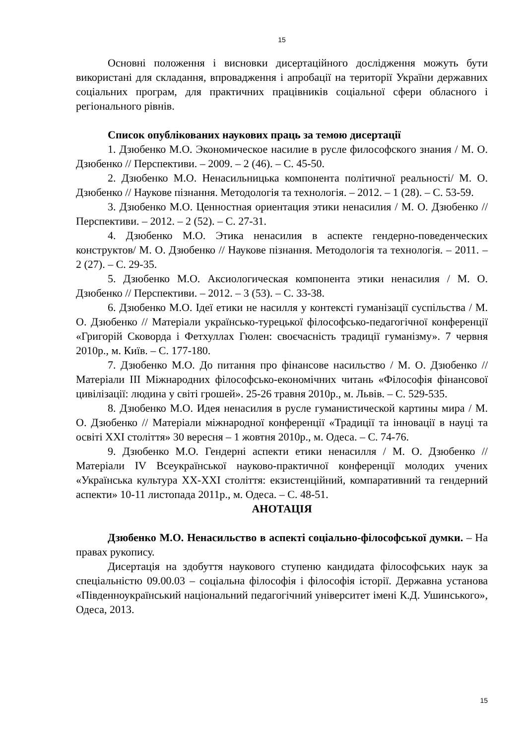15
Основні положення і висновки дисертаційного дослідження можуть бути використані для складання, впровадження і апробації на території України державних соціальних програм, для практичних працівників соціальної сфери обласного і регіонального рівнів.
Список опублікованих наукових праць за темою дисертації
1. Дзюбенко М.О. Экономическое насилие в русле философского знания / М. О. Дзюбенко // Перспективи. – 2009. – 2 (46). – С. 45-50.
2. Дзюбенко М.О. Ненасильницька компонента політичної реальності/ М. О. Дзюбенко // Наукове пізнання. Методологія та технологія. – 2012. – 1 (28). – С. 53-59.
3. Дзюбенко М.О. Ценностная ориентация этики ненасилия / М. О. Дзюбенко // Перспективи. – 2012. – 2 (52). – С. 27-31.
4. Дзюбенко М.О. Этика ненасилия в аспекте гендерно-поведенческих конструктов/ М. О. Дзюбенко // Наукове пізнання. Методологія та технологія. – 2011. – 2 (27). – С. 29-35.
5. Дзюбенко М.О. Аксиологическая компонента этики ненасилия / М. О. Дзюбенко // Перспективи. – 2012. – 3 (53). – С. 33-38.
6. Дзюбенко М.О. Ідеї етики не насилля у контексті гуманізації суспільства / М. О. Дзюбенко // Матеріали українсько-турецької філософсько-педагогічної конференції «Григорій Сковорда і Фетхуллах Гюлен: своєчасність традиції гуманізму». 7 червня 2010р., м. Київ. – С. 177-180.
7. Дзюбенко М.О. До питання про фінансове насильство / М. О. Дзюбенко // Матеріали ІІІ Міжнародних філософсько-економічних читань «Філософія фінансової цивілізації: людина у світі грошей». 25-26 травня 2010р., м. Львів. – С. 529-535.
8. Дзюбенко М.О. Идея ненасилия в русле гуманистической картины мира / М. О. Дзюбенко // Матеріали міжнародної конференції «Традиції та інновації в науці та освіті ХХІ століття» 30 вересня – 1 жовтня 2010р., м. Одеса. – С. 74-76.
9. Дзюбенко М.О. Гендерні аспекти етики ненасилля / М. О. Дзюбенко // Матеріали IV Всеукраїнської науково-практичної конференції молодих учених «Українська культура ХХ-ХХІ століття: екзистенційний, компаративний та гендерний аспекти» 10-11 листопада 2011р., м. Одеса. – С. 48-51.
АНОТАЦІЯ
Дзюбенко М.О. Ненасильство в аспекті соціально-філософської думки. – На правах рукопису.
Дисертація на здобуття наукового ступеню кандидата філософських наук за спеціальністю 09.00.03 – соціальна філософія і філософія історії. Державна установа «Південноукраїнський національний педагогічний університет імені К.Д. Ушинського», Одеса, 2013.
15